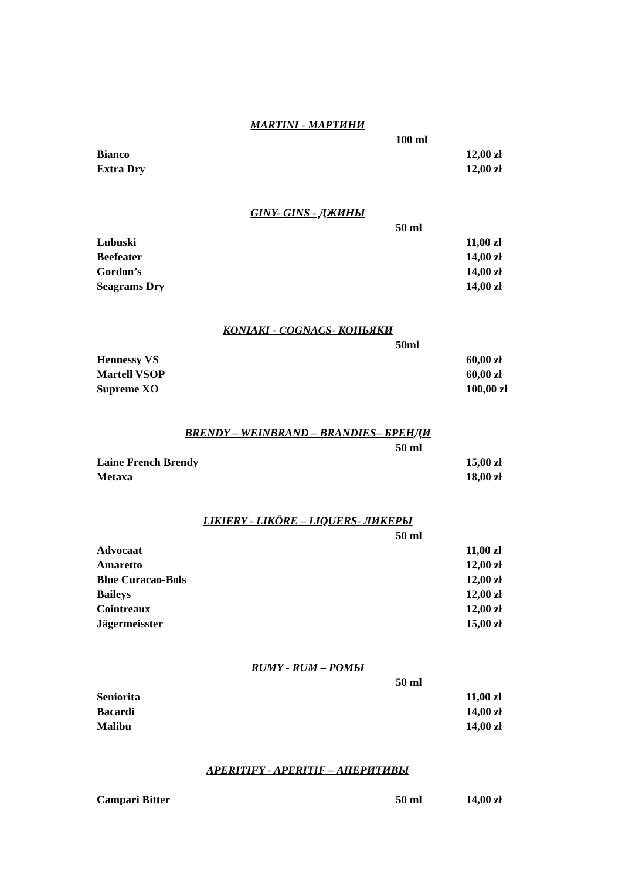MARTINI - МАРТИНИ
| | 100 ml | |
| Bianco | | 12,00 zł |
| Extra Dry | | 12,00 zł |
GINY- GINS - ДЖИНЫ
| | 50 ml | |
| Lubuski | | 11,00 zł |
| Beefeater | | 14,00 zł |
| Gordon’s | | 14,00 zł |
| Seagrams Dry | | 14,00 zł |
KONIAKI - COGNACS- КОНЬЯКИ
| | 50ml | |
| Hennessy VS | | 60,00 zł |
| Martell VSOP | | 60,00 zł |
| Supreme XO | | 100,00 zł |
BRENDY – WEINBRAND – BRANDIES– БРЕНДИ
| | 50 ml | |
| Laine French Brendy | | 15,00 zł |
| Metaxa | | 18,00 zł |
LIKIERY - LIKÖRE – LIQUERS- ЛИКЕРЫ
| | 50 ml | |
| Advocaat | | 11,00 zł |
| Amaretto | | 12,00 zł |
| Blue Curacao-Bols | | 12,00 zł |
| Baileys | | 12,00 zł |
| Cointreaux | | 12,00 zł |
| Jägermeisster | | 15,00 zł |
RUMY - RUM – РОМЫ
| | 50 ml | |
| Seniorita | | 11,00 zł |
| Bacardi | | 14,00 zł |
| Malibu | | 14,00 zł |
APERITIFY - APERITIF – АПЕРИТИВЫ
| Campari Bitter | 50 ml | 14,00 zł |